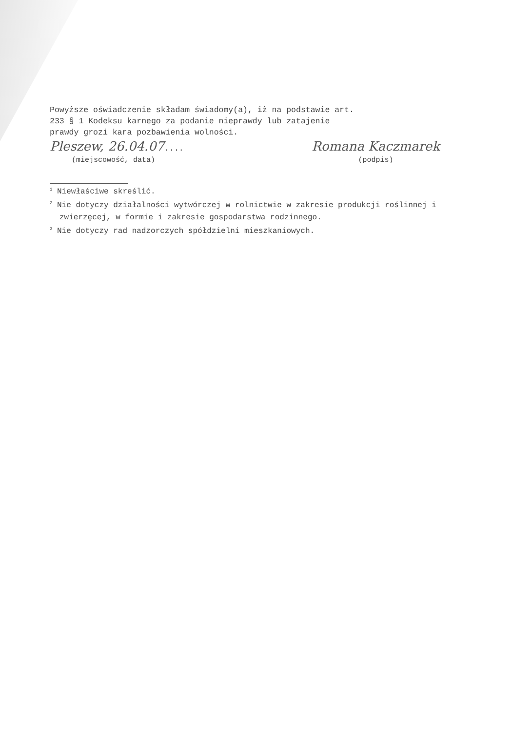Powyższe oświadczenie składam świadomy(a), iż na podstawie art.
233 § 1 Kodeksu karnego za podanie nieprawdy lub zatajenie
prawdy grozi kara pozbawienia wolności.
Pleszew, 26.04.07....
(miejscowość, data)
Romana Kaczmarek
(podpis)
<sup>1</sup> Niewłaściwe skreślić.
<sup>2</sup> Nie dotyczy działalności wytwórczej w rolnictwie w zakresie produkcji roślinnej i zwierzęcej, w formie i zakresie gospodarstwa rodzinnego.
<sup>3</sup> Nie dotyczy rad nadzorczych spółdzielni mieszkaniowych.